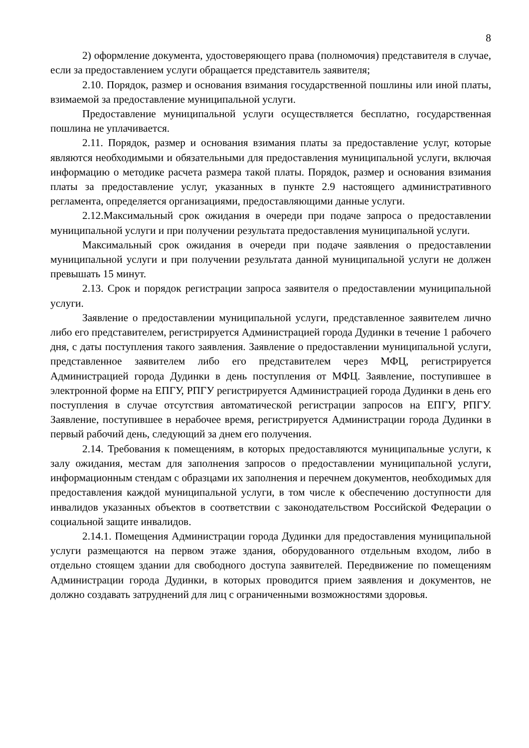8
2) оформление документа, удостоверяющего права (полномочия) представителя в случае, если за предоставлением услуги обращается представитель заявителя;
2.10. Порядок, размер и основания взимания государственной пошлины или иной платы, взимаемой за предоставление муниципальной услуги.
Предоставление муниципальной услуги осуществляется бесплатно, государственная пошлина не уплачивается.
2.11. Порядок, размер и основания взимания платы за предоставление услуг, которые являются необходимыми и обязательными для предоставления муниципальной услуги, включая информацию о методике расчета размера такой платы. Порядок, размер и основания взимания платы за предоставление услуг, указанных в пункте 2.9 настоящего административного регламента, определяется организациями, предоставляющими данные услуги.
2.12.Максимальный срок ожидания в очереди при подаче запроса о предоставлении муниципальной услуги и при получении результата предоставления муниципальной услуги.
Максимальный срок ожидания в очереди при подаче заявления о предоставлении муниципальной услуги и при получении результата данной муниципальной услуги не должен превышать 15 минут.
2.13. Срок и порядок регистрации запроса заявителя о предоставлении муниципальной услуги.
Заявление о предоставлении муниципальной услуги, представленное заявителем лично либо его представителем, регистрируется Администрацией города Дудинки в течение 1 рабочего дня, с даты поступления такого заявления. Заявление о предоставлении муниципальной услуги, представленное заявителем либо его представителем через МФЦ, регистрируется Администрацией города Дудинки в день поступления от МФЦ. Заявление, поступившее в электронной форме на ЕПГУ, РПГУ регистрируется Администрацией города Дудинки в день его поступления в случае отсутствия автоматической регистрации запросов на ЕПГУ, РПГУ. Заявление, поступившее в нерабочее время, регистрируется Администрации города Дудинки в первый рабочий день, следующий за днем его получения.
2.14. Требования к помещениям, в которых предоставляются муниципальные услуги, к залу ожидания, местам для заполнения запросов о предоставлении муниципальной услуги, информационным стендам с образцами их заполнения и перечнем документов, необходимых для предоставления каждой муниципальной услуги, в том числе к обеспечению доступности для инвалидов указанных объектов в соответствии с законодательством Российской Федерации о социальной защите инвалидов.
2.14.1. Помещения Администрации города Дудинки для предоставления муниципальной услуги размещаются на первом этаже здания, оборудованного отдельным входом, либо в отдельно стоящем здании для свободного доступа заявителей. Передвижение по помещениям Администрации города Дудинки, в которых проводится прием заявления и документов, не должно создавать затруднений для лиц с ограниченными возможностями здоровья.